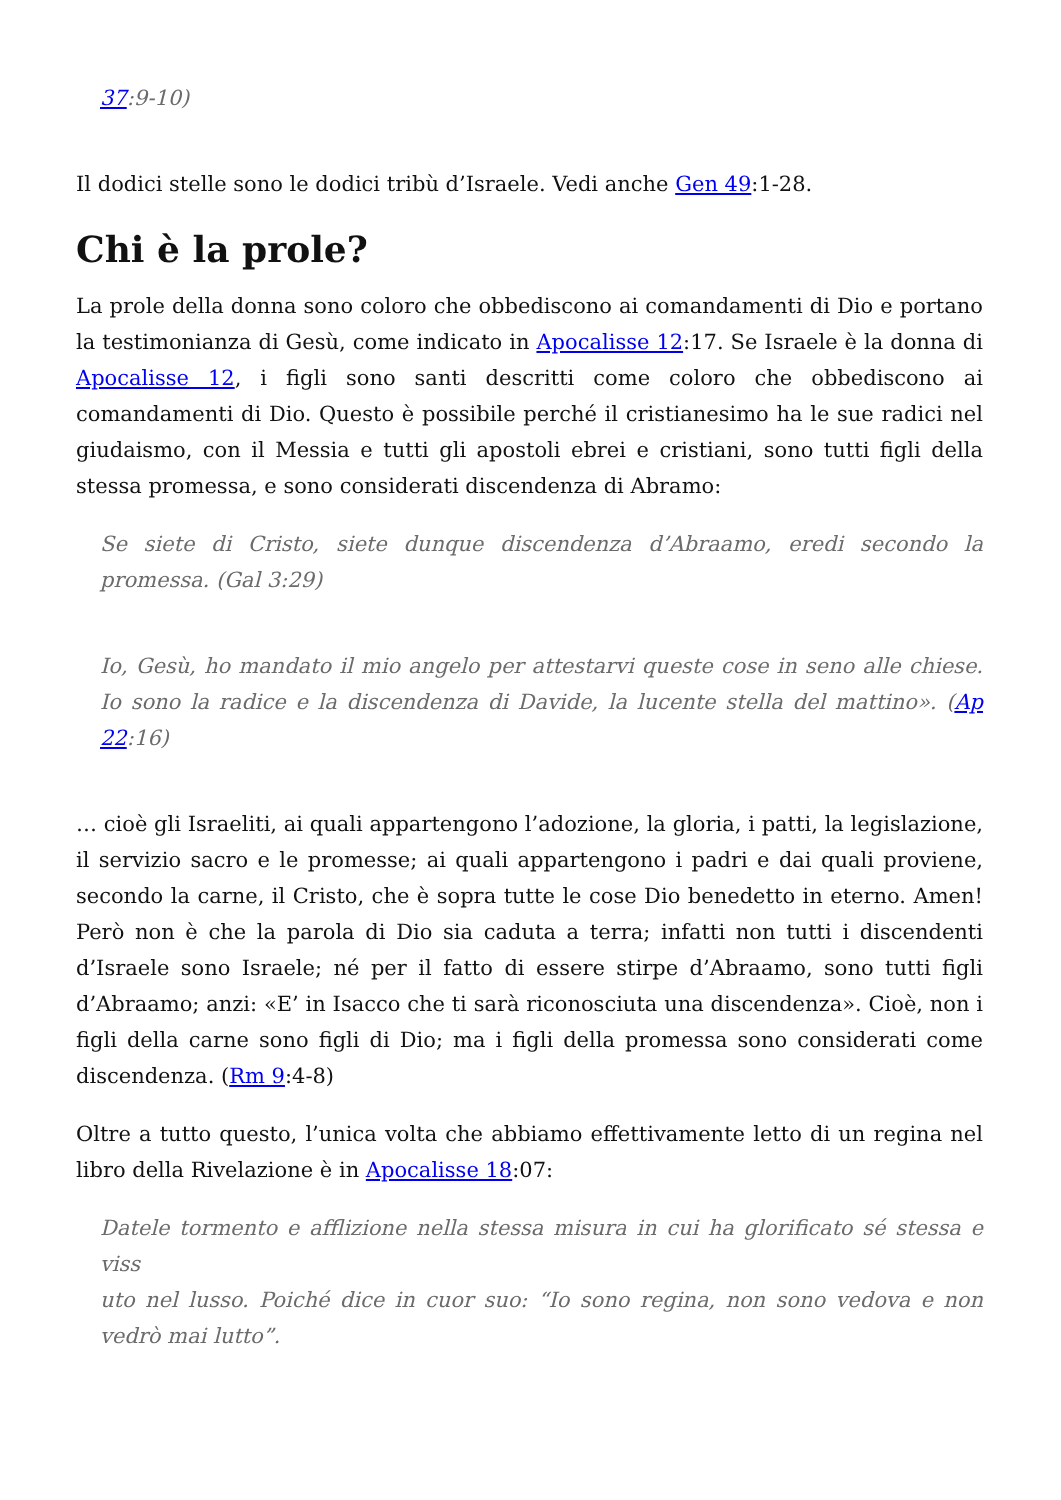37:9-10)
Il dodici stelle sono le dodici tribù d’Israele. Vedi anche Gen 49:1-28.
Chi è la prole?
La prole della donna sono coloro che obbediscono ai comandamenti di Dio e portano la testimonianza di Gesù, come indicato in Apocalisse 12:17. Se Israele è la donna di Apocalisse 12, i figli sono santi descritti come coloro che obbediscono ai comandamenti di Dio. Questo è possibile perché il cristianesimo ha le sue radici nel giudaismo, con il Messia e tutti gli apostoli ebrei e cristiani, sono tutti figli della stessa promessa, e sono considerati discendenza di Abramo:
Se siete di Cristo, siete dunque discendenza d’Abraamo, eredi secondo la promessa. (Gal 3:29)
Io, Gesù, ho mandato il mio angelo per attestarvi queste cose in seno alle chiese. Io sono la radice e la discendenza di Davide, la lucente stella del mattino». (Ap 22:16)
… cioè gli Israeliti, ai quali appartengono l’adozione, la gloria, i patti, la legislazione, il servizio sacro e le promesse; ai quali appartengono i padri e dai quali proviene, secondo la carne, il Cristo, che è sopra tutte le cose Dio benedetto in eterno. Amen! Però non è che la parola di Dio sia caduta a terra; infatti non tutti i discendenti d’Israele sono Israele; né per il fatto di essere stirpe d’Abraamo, sono tutti figli d’Abraamo; anzi: «E’ in Isacco che ti sarà riconosciuta una discendenza». Cioè, non i figli della carne sono figli di Dio; ma i figli della promessa sono considerati come discendenza. (Rm 9:4-8)
Oltre a tutto questo, l’unica volta che abbiamo effettivamente letto di un regina nel libro della Rivelazione è in Apocalisse 18:07:
Datele tormento e afflizione nella stessa misura in cui ha glorificato sé stessa e viss
uto nel lusso. Poiché dice in cuor suo: “Io sono regina, non sono vedova e non vedrò mai lutto”.